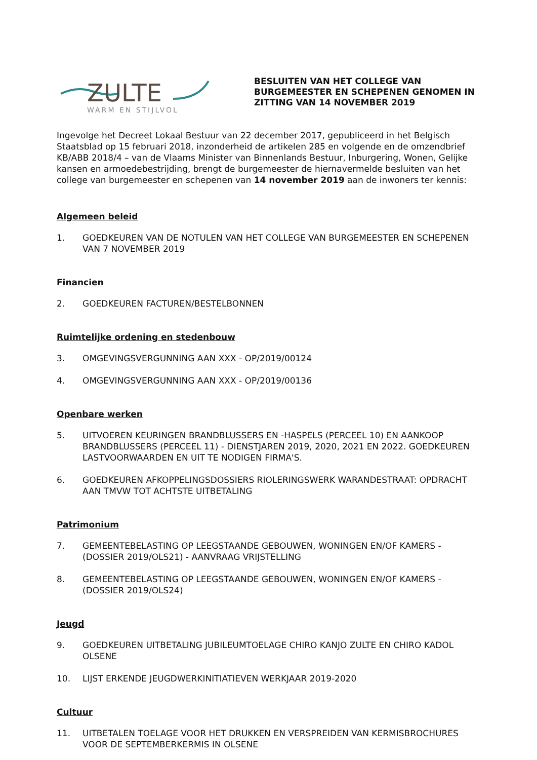ZULTE
WARM EN STIJLVOL
BESLUITEN VAN HET COLLEGE VAN
BURGEMEESTER EN SCHEPENEN GENOMEN IN
ZITTING VAN 14 NOVEMBER 2019
Ingevolge het Decreet Lokaal Bestuur van 22 december 2017, gepubliceerd in het Belgisch Staatsblad op 15 februari 2018, inzonderheid de artikelen 285 en volgende en de omzendbrief KB/ABB 2018/4 – van de Vlaams Minister van Binnenlands Bestuur, Inburgering, Wonen, Gelijke kansen en armoedebestrijding, brengt de burgemeester de hiernavermelde besluiten van het college van burgemeester en schepenen van 14 november 2019 aan de inwoners ter kennis:
Algemeen beleid
1. GOEDKEUREN VAN DE NOTULEN VAN HET COLLEGE VAN BURGEMEESTER EN SCHEPENEN VAN 7 NOVEMBER 2019
Financien
2. GOEDKEUREN FACTUREN/BESTELBONNEN
Ruimtelijke ordening en stedenbouw
3. OMGEVINGSVERGUNNING AAN XXX - OP/2019/00124
4. OMGEVINGSVERGUNNING AAN XXX - OP/2019/00136
Openbare werken
5. UITVOEREN KEURINGEN BRANDBLUSSERS EN -HASPELS (PERCEEL 10) EN AANKOOP BRANDBLUSSERS (PERCEEL 11) - DIENSTJAREN 2019, 2020, 2021 EN 2022. GOEDKEUREN LASTVOORWAARDEN EN UIT TE NODIGEN FIRMA'S.
6. GOEDKEUREN AFKOPPELINGSDOSSIERS RIOLERINGSWERK WARANDESTRAAT: OPDRACHT AAN TMVW TOT ACHTSTE UITBETALING
Patrimonium
7. GEMEENTEBELASTING OP LEEGSTAANDE GEBOUWEN, WONINGEN EN/OF KAMERS - (DOSSIER 2019/OLS21) - AANVRAAG VRIJSTELLING
8. GEMEENTEBELASTING OP LEEGSTAANDE GEBOUWEN, WONINGEN EN/OF KAMERS - (DOSSIER 2019/OLS24)
Jeugd
9. GOEDKEUREN UITBETALING JUBILEUMTOELAGE CHIRO KANJO ZULTE EN CHIRO KADOL OLSENE
10. LIJST ERKENDE JEUGDWERKINITIATIEVEN WERKJAAR 2019-2020
Cultuur
11. UITBETALEN TOELAGE VOOR HET DRUKKEN EN VERSPREIDEN VAN KERMISBROCHURES VOOR DE SEPTEMBERKERMIS IN OLSENE